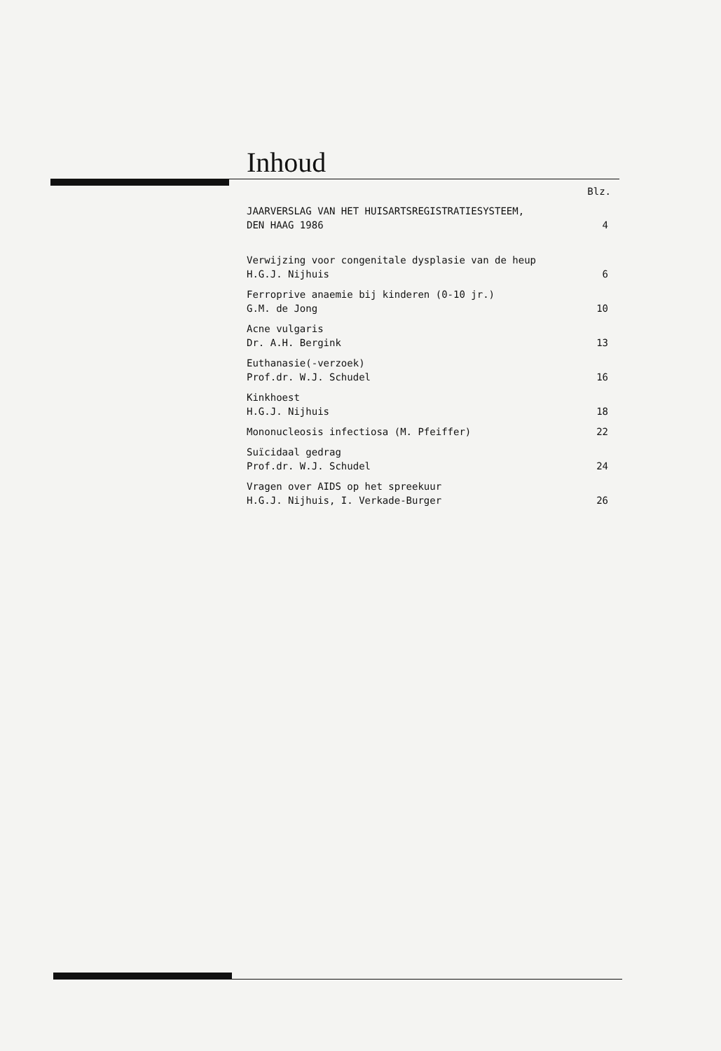Inhoud
Blz.
JAARVERSLAG VAN HET HUISARTSREGISTRATIESYSTEEM,
DEN HAAG 1986
4
Verwijzing voor congenitale dysplasie van de heup
H.G.J. Nijhuis
6
Ferroprive anaemie bij kinderen (0-10 jr.)
G.M. de Jong
10
Acne vulgaris
Dr. A.H. Bergink
13
Euthanasie(-verzoek)
Prof.dr. W.J. Schudel
16
Kinkhoest
H.G.J. Nijhuis
18
Mononucleosis infectiosa (M. Pfeiffer)
22
Suïcidaal gedrag
Prof.dr. W.J. Schudel
24
Vragen over AIDS op het spreekuur
H.G.J. Nijhuis, I. Verkade-Burger
26